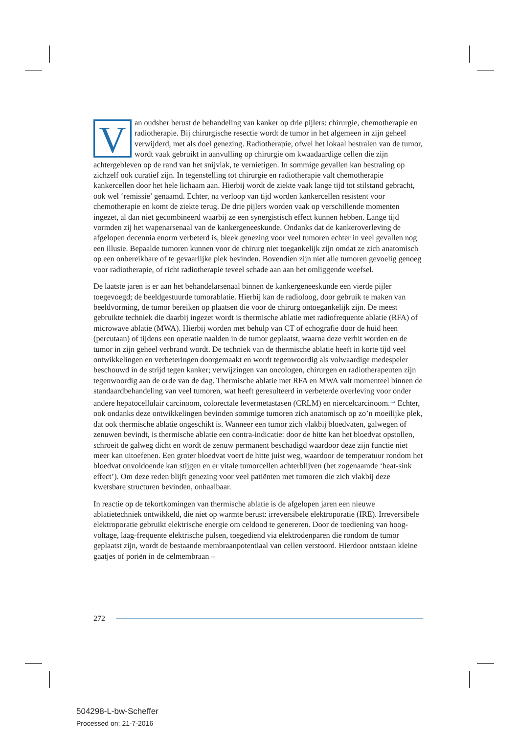Van oudsher berust de behandeling van kanker op drie pijlers: chirurgie, chemotherapie en radiotherapie. Bij chirurgische resectie wordt de tumor in het algemeen in zijn geheel verwijderd, met als doel genezing. Radiotherapie, ofwel het lokaal bestralen van de tumor, wordt vaak gebruikt in aanvulling op chirurgie om kwaadaardige cellen die zijn achtergebleven op de rand van het snijvlak, te vernietigen. In sommige gevallen kan bestraling op zichzelf ook curatief zijn. In tegenstelling tot chirurgie en radiotherapie valt chemotherapie kankercellen door het hele lichaam aan. Hierbij wordt de ziekte vaak lange tijd tot stilstand gebracht, ook wel ‘remissie’ genaamd. Echter, na verloop van tijd worden kankercellen resistent voor chemotherapie en komt de ziekte terug. De drie pijlers worden vaak op verschillende momenten ingezet, al dan niet gecombineerd waarbij ze een synergistisch effect kunnen hebben. Lange tijd vormden zij het wapenarsenaal van de kankergeneeskunde. Ondanks dat de kankeroverleving de afgelopen decennia enorm verbeterd is, bleek genezing voor veel tumoren echter in veel gevallen nog een illusie. Bepaalde tumoren kunnen voor de chirurg niet toegankelijk zijn omdat ze zich anatomisch op een onbereikbare of te gevaarlijke plek bevinden. Bovendien zijn niet alle tumoren gevoelig genoeg voor radiotherapie, of richt radiotherapie teveel schade aan aan het omliggende weefsel.
De laatste jaren is er aan het behandelarsenaal binnen de kankergeneeskunde een vierde pijler toegevoegd; de beeldgestuurde tumorablatie. Hierbij kan de radioloog, door gebruik te maken van beeldvorming, de tumor bereiken op plaatsen die voor de chirurg ontoegankelijk zijn. De meest gebruikte techniek die daarbij ingezet wordt is thermische ablatie met radiofrequente ablatie (RFA) of microwave ablatie (MWA). Hierbij worden met behulp van CT of echografie door de huid heen (percutaan) of tijdens een operatie naalden in de tumor geplaatst, waarna deze verhit worden en de tumor in zijn geheel verbrand wordt. De techniek van de thermische ablatie heeft in korte tijd veel ontwikkelingen en verbeteringen doorgemaakt en wordt tegenwoordig als volwaardige medespeler beschouwd in de strijd tegen kanker; verwijzingen van oncologen, chirurgen en radiotherapeuten zijn tegenwoordig aan de orde van de dag. Thermische ablatie met RFA en MWA valt momenteel binnen de standaardbehandeling van veel tumoren, wat heeft geresulteerd in verbeterde overleving voor onder andere hepatocellulair carcinoom, colorectale levermetastasen (CRLM) en niercelcarcinoom.<sup>1,2</sup> Echter, ook ondanks deze ontwikkelingen bevinden sommige tumoren zich anatomisch op zo’n moeilijke plek, dat ook thermische ablatie ongeschikt is. Wanneer een tumor zich vlakbij bloedvaten, galwegen of zenuwen bevindt, is thermische ablatie een contra-indicatie: door de hitte kan het bloedvat opstollen, schroeit de galweg dicht en wordt de zenuw permanent beschadigd waardoor deze zijn functie niet meer kan uitoefenen. Een groter bloedvat voert de hitte juist weg, waardoor de temperatuur rondom het bloedvat onvoldoende kan stijgen en er vitale tumorcellen achterblijven (het zogenaamde ‘heat-sink effect’). Om deze reden blijft genezing voor veel patiënten met tumoren die zich vlakbij deze kwetsbare structuren bevinden, onhaalbaar.
In reactie op de tekortkomingen van thermische ablatie is de afgelopen jaren een nieuwe ablatietechniek ontwikkeld, die niet op warmte berust: irreversibele elektroporatie (IRE). Irreversibele elektroporatie gebruikt elektrische energie om celdood te genereren. Door de toediening van hoog-voltage, laag-frequente elektrische pulsen, toegediend via elektrodenparen die rondom de tumor geplaatst zijn, wordt de bestaande membraanpotentiaal van cellen verstoord. Hierdoor ontstaan kleine gaatjes of poriën in de celmembraan –
272
504298-L-bw-Scheffer
Processed on: 21-7-2016